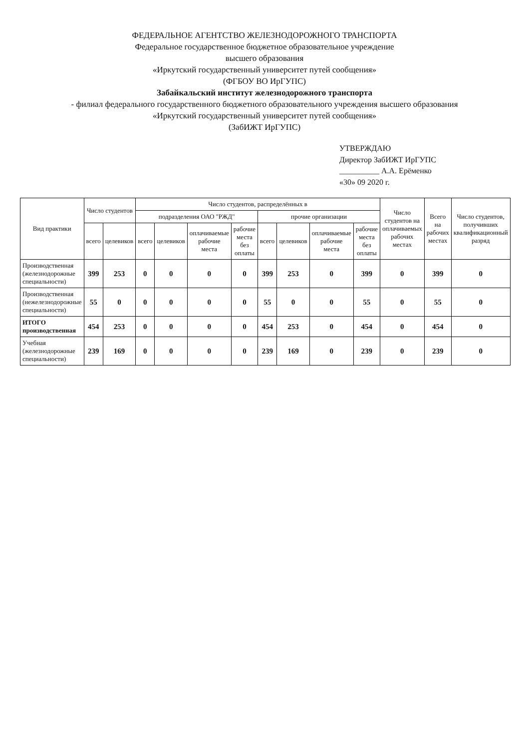ФЕДЕРАЛЬНОЕ АГЕНТСТВО ЖЕЛЕЗНОДОРОЖНОГО ТРАНСПОРТА
Федеральное государственное бюджетное образовательное учреждение
высшего образования
«Иркутский государственный университет путей сообщения»
(ФГБОУ ВО ИрГУПС)
Забайкальский институт железнодорожного транспорта
- филиал федерального государственного бюджетного образовательного учреждения высшего образования
«Иркутский государственный университет путей сообщения»
(ЗабИЖТ ИрГУПС)
УТВЕРЖДАЮ
Директор ЗабИЖТ ИрГУПС
__________ А.А. Ерёменко
«30» 09 2020 г.
| Вид практики | Число студентов | | Число студентов, распределённых в | | | | | | | | Число студентов на оплачиваемых рабочих местах | Всего на рабочих местах | Число студентов, получивших квалификационный разряд |
| --- | --- | --- | --- | --- | --- | --- | --- | --- | --- | --- | --- | --- | --- |
| | | | подразделения ОАО "РЖД" | | | | прочие организации | | | | | | |
| | всего | целевиков | всего | целевиков | оплачиваемые рабочие места | рабочие места без оплаты | всего | целевиков | оплачиваемые рабочие места | рабочие места без оплаты | | | |
| Производственная (железнодорожные специальности) | 399 | 253 | 0 | 0 | 0 | 0 | 399 | 253 | 0 | 399 | 0 | 399 | 0 |
| Производственная (нежелезнодорожные специальности) | 55 | 0 | 0 | 0 | 0 | 0 | 55 | 0 | 0 | 55 | 0 | 55 | 0 |
| ИТОГО производственная | 454 | 253 | 0 | 0 | 0 | 0 | 454 | 253 | 0 | 454 | 0 | 454 | 0 |
| Учебная (железнодорожные специальности) | 239 | 169 | 0 | 0 | 0 | 0 | 239 | 169 | 0 | 239 | 0 | 239 | 0 |